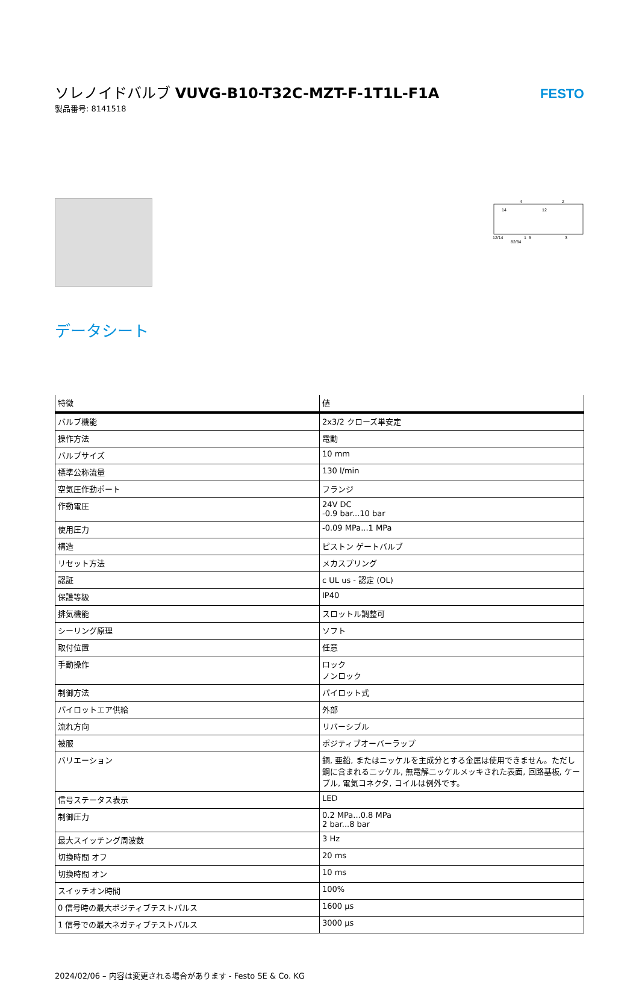ソレノイドバルブ VUVG-B10-T32C-MZT-F-1T1L-F1A
製品番号: 8141518
FESTO
4
2
14
12
12/14
82/84
1
5
3
データシート
| 特徴 | 値 |
| --- | --- |
| バルブ機能 | 2x3/2 クローズ単安定 |
| 操作方法 | 電動 |
| バルブサイズ | 10 mm |
| 標準公称流量 | 130 l/min |
| 空気圧作動ポート | フランジ |
| 作動電圧 | 24V DC -0.9 bar...10 bar |
| 使用圧力 | -0.09 MPa...1 MPa |
| 構造 | ピストン ゲートバルブ |
| リセット方法 | メカスプリング |
| 認証 | c UL us - 認定 (OL) |
| 保護等級 | IP40 |
| 排気機能 | スロットル調整可 |
| シーリング原理 | ソフト |
| 取付位置 | 任意 |
| 手動操作 | ロック ノンロック |
| 制御方法 | パイロット式 |
| パイロットエア供給 | 外部 |
| 流れ方向 | リバーシブル |
| 被服 | ポジティブオーバーラップ |
| バリエーション | 銅, 亜鉛, またはニッケルを主成分とする金属は使用できません。ただし鋼に含まれるニッケル, 無電解ニッケルメッキされた表面, 回路基板, ケーブル, 電気コネクタ, コイルは例外です。 |
| 信号ステータス表示 | LED |
| 制御圧力 | 0.2 MPa...0.8 MPa 2 bar...8 bar |
| 最大スイッチング周波数 | 3 Hz |
| 切換時間 オフ | 20 ms |
| 切換時間 オン | 10 ms |
| スイッチオン時間 | 100% |
| 0 信号時の最大ポジティブテストパルス | 1600 µs |
| 1 信号での最大ネガティブテストパルス | 3000 µs |
2024/02/06 – 内容は変更される場合があります - Festo SE & Co. KG